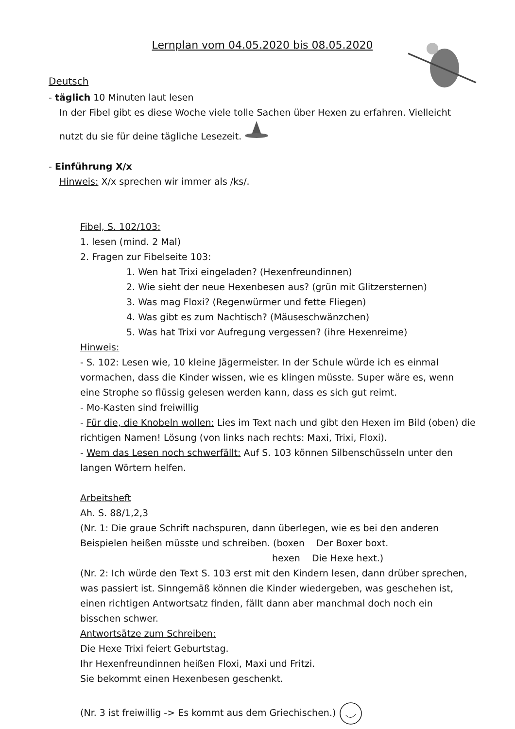Lernplan vom 04.05.2020 bis 08.05.2020
Deutsch
- täglich 10 Minuten laut lesen
In der Fibel gibt es diese Woche viele tolle Sachen über Hexen zu erfahren. Vielleicht nutzt du sie für deine tägliche Lesezeit.
- Einführung X/x
Hinweis: X/x sprechen wir immer als /ks/.
Fibel, S. 102/103:
1. lesen (mind. 2 Mal)
2. Fragen zur Fibelseite 103:
1. Wen hat Trixi eingeladen? (Hexenfreundinnen)
2. Wie sieht der neue Hexenbesen aus? (grün mit Glitzersternen)
3. Was mag Floxi? (Regenwürmer und fette Fliegen)
4. Was gibt es zum Nachtisch? (Mäuseschwänzchen)
5. Was hat Trixi vor Aufregung vergessen? (ihre Hexenreime)
Hinweis:
- S. 102: Lesen wie, 10 kleine Jägermeister. In der Schule würde ich es einmal vormachen, dass die Kinder wissen, wie es klingen müsste. Super wäre es, wenn eine Strophe so flüssig gelesen werden kann, dass es sich gut reimt.
- Mo-Kasten sind freiwillig
- Für die, die Knobeln wollen: Lies im Text nach und gibt den Hexen im Bild (oben) die richtigen Namen! Lösung (von links nach rechts: Maxi, Trixi, Floxi).
- Wem das Lesen noch schwerfällt: Auf S. 103 können Silbenschüsseln unter den langen Wörtern helfen.
Arbeitsheft
Ah. S. 88/1,2,3
(Nr. 1: Die graue Schrift nachspuren, dann überlegen, wie es bei den anderen Beispielen heißen müsste und schreiben. (boxen Der Boxer boxt.
hexen Die Hexe hext.)
(Nr. 2: Ich würde den Text S. 103 erst mit den Kindern lesen, dann drüber sprechen, was passiert ist. Sinngemäß können die Kinder wiedergeben, was geschehen ist, einen richtigen Antwortsatz finden, fällt dann aber manchmal doch noch ein bisschen schwer.
Antwortsätze zum Schreiben:
Die Hexe Trixi feiert Geburtstag.
Ihr Hexenfreundinnen heißen Floxi, Maxi und Fritzi.
Sie bekommt einen Hexenbesen geschenkt.
(Nr. 3 ist freiwillig -> Es kommt aus dem Griechischen.)